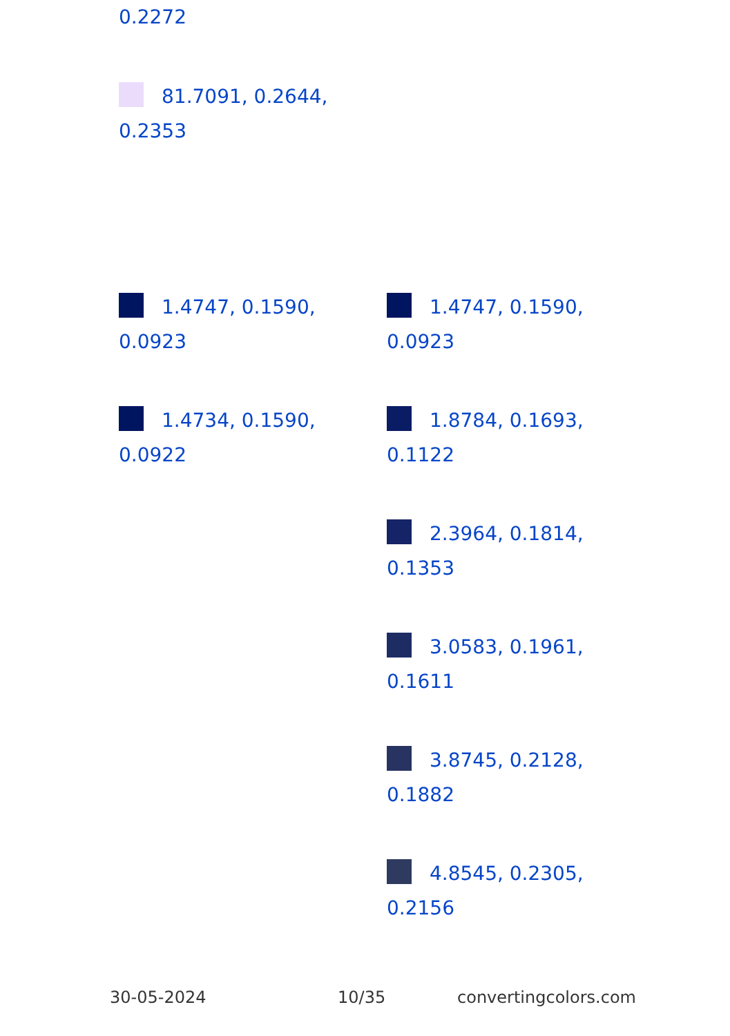0.2272
81.7091, 0.2644, 0.2353
1.4747, 0.1590, 0.0923
1.4747, 0.1590, 0.0923
1.4734, 0.1590, 0.0922
1.8784, 0.1693, 0.1122
2.3964, 0.1814, 0.1353
3.0583, 0.1961, 0.1611
3.8745, 0.2128, 0.1882
4.8545, 0.2305, 0.2156
30-05-2024 10/35 convertingcolors.com